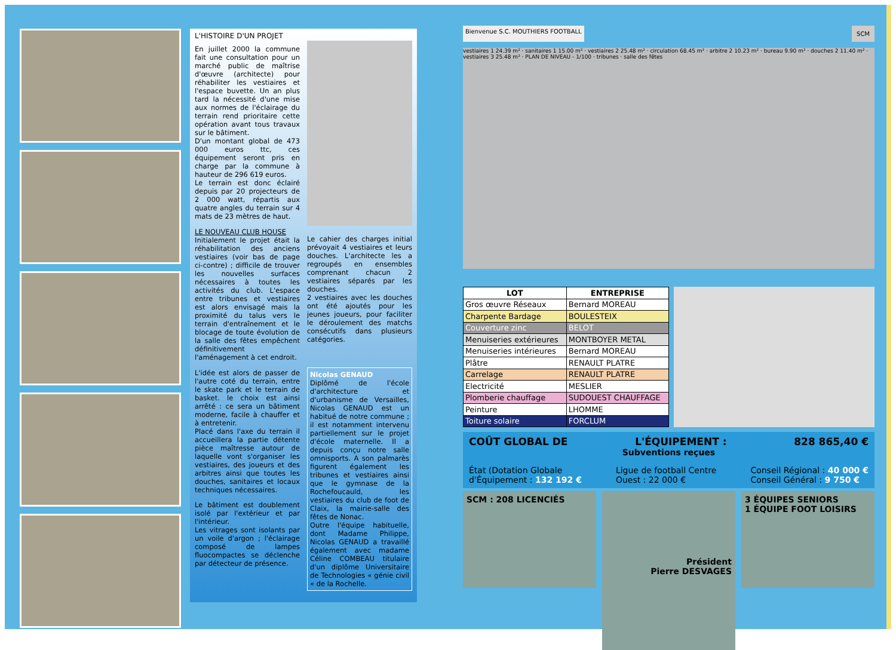L'HISTOIRE D'UN PROJET
En juillet 2000 la commune fait une consultation pour un marché public de maîtrise d'œuvre (architecte) pour réhabiliter les vestiaires et l'espace buvette. Un an plus tard la nécessité d'une mise aux normes de l'éclairage du terrain rend prioritaire cette opération avant tous travaux sur le bâtiment.
D'un montant global de 473 000 euros ttc, ces équipement seront pris en charge par la commune à hauteur de 296 619 euros.
Le terrain est donc éclairé depuis par 20 projecteurs de 2 000 watt, répartis aux quatre angles du terrain sur 4 mats de 23 mètres de haut.
LE NOUVEAU CLUB HOUSE
Initialement le projet était la réhabilitation des anciens vestiaires (voir bas de page ci-contre) ; difficile de trouver les nouvelles surfaces nécessaires à toutes les activités du club. L'espace entre tribunes et vestiaires est alors envisagé mais la proximité du talus vers le terrain d'entraînement et le blocage de toute évolution de la salle des fêtes empêchent définitivement l'aménagement à cet endroit.
L'idée est alors de passer de l'autre coté du terrain, entre le skate park et le terrain de basket. le choix est ainsi arrêté : ce sera un bâtiment moderne, facile à chauffer et à entretenir.
Placé dans l'axe du terrain il accueillera la partie détente pièce maîtresse autour de laquelle vont s'organiser les vestiaires, des joueurs et des arbitres ainsi que toutes les douches, sanitaires et locaux techniques nécessaires.
Le bâtiment est doublement isolé par l'extérieur et par l'intérieur.
Les vitrages sont isolants par un voile d'argon ; l'éclairage composé de lampes fluocompactes se déclenche par détecteur de présence.
Le cahier des charges initial prévoyait 4 vestiaires et leurs douches. L'architecte les a regroupés en ensembles comprenant chacun 2 vestiaires séparés par les douches.
2 vestiaires avec les douches ont été ajoutés pour les jeunes joueurs, pour faciliter le déroulement des matchs consécutifs dans plusieurs catégories.
Nicolas GENAUD
Diplômé de l'école d'architecture et d'urbanisme de Versailles, Nicolas GENAUD est un habitué de notre commune ; il est notamment intervenu partiellement sur le projet d'école maternelle. Il a depuis conçu notre salle omnisports. A son palmarès figurent également les tribunes et vestiaires ainsi que le gymnase de la Rochefoucauld, les vestiaires du club de foot de Claix, la mairie-salle des fêtes de Nonac.
Outre l'équipe habituelle, dont Madame Philippe, Nicolas GENAUD a travaillé également avec madame Céline COMBEAU titulaire d'un diplôme Universitaire de Technologies « génie civil « de la Rochelle.
Bienvenue S.C. MOUTHIERS FOOTBALL SCM
vestiaires 1 24.39 m² · sanitaires 1 15.00 m² · vestiaires 2 25.48 m² · circulation 68.45 m² · arbitre 2 10.23 m² · bureau 9.90 m² · douches 2 11.40 m² · vestiaires 3 25.48 m² · PLAN DE NIVEAU - 1/100 · tribunes · salle des fêtes
| LOT | ENTREPRISE |
| --- | --- |
| Gros œuvre Réseaux | Bernard MOREAU |
| Charpente Bardage | BOULESTEIX |
| Couverture zinc | BELOT |
| Menuiseries extérieures | MONTBOYER METAL |
| Menuiseries intérieures | Bernard MOREAU |
| Plâtre | RENAULT PLATRE |
| Carrelage | RENAULT PLATRE |
| Electricité | MESLIER |
| Plomberie chauffage | SUDOUEST CHAUFFAGE |
| Peinture | LHOMME |
| Toiture solaire | FORCLUM |
COÛT GLOBAL DE L'ÉQUIPEMENT : 828 865,40 €
Subventions reçues
État (Dotation Globale
d'Équipement : 132 192 € Ligue de football Centre
Ouest : 22 000 € Conseil Régional : 40 000 €
Conseil Général : 9 750 €
SCM : 208 LICENCIÉS
Président
Pierre DESVAGES
3 ÉQUIPES SENIORS
1 ÉQUIPE FOOT LOISIRS